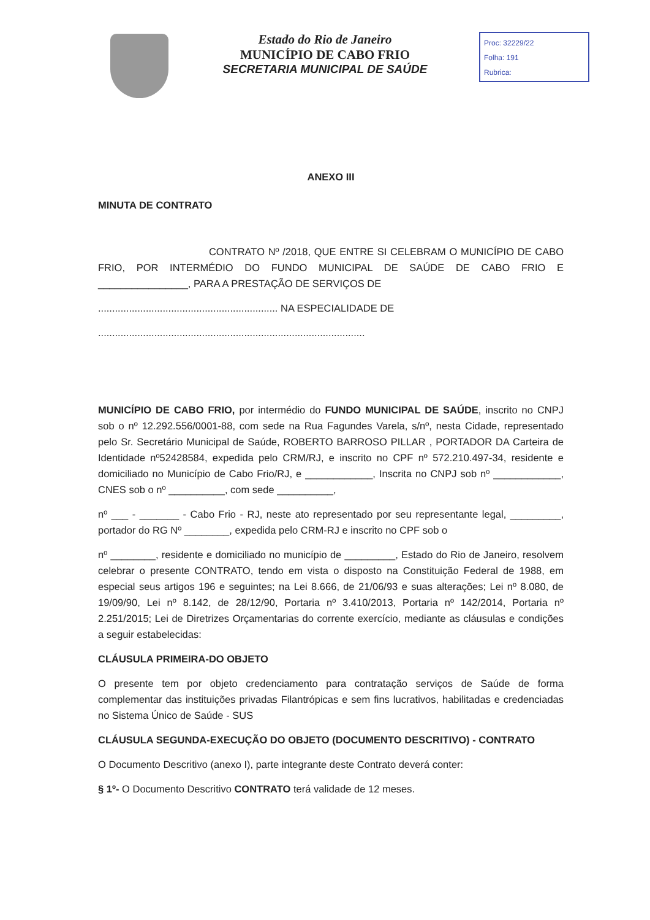Estado do Rio de Janeiro
MUNICÍPIO DE CABO FRIO
SECRETARIA MUNICIPAL DE SAÚDE
Proc: 32229/22
Folha: 191
Rubrica:
ANEXO III
MINUTA DE CONTRATO
CONTRATO Nº /2018, QUE ENTRE SI CELEBRAM O MUNICÍPIO DE CABO FRIO, POR INTERMÉDIO DO FUNDO MUNICIPAL DE SAÚDE DE CABO FRIO E ________________, PARA A PRESTAÇÃO DE SERVIÇOS DE
................................................................ NA ESPECIALIDADE DE
...............................................................................................
MUNICÍPIO DE CABO FRIO, por intermédio do FUNDO MUNICIPAL DE SAÚDE, inscrito no CNPJ sob o nº 12.292.556/0001-88, com sede na Rua Fagundes Varela, s/nº, nesta Cidade, representado pelo Sr. Secretário Municipal de Saúde, ROBERTO BARROSO PILLAR , PORTADOR DA Carteira de Identidade nº52428584, expedida pelo CRM/RJ, e inscrito no CPF nº 572.210.497-34, residente e domiciliado no Município de Cabo Frio/RJ, e ____________, Inscrita no CNPJ sob nº ____________, CNES sob o nº __________, com sede __________,
nº ___ - _______ - Cabo Frio - RJ, neste ato representado por seu representante legal, _________, portador do RG Nº ________, expedida pelo CRM-RJ e inscrito no CPF sob o
nº ________, residente e domiciliado no município de _________, Estado do Rio de Janeiro, resolvem celebrar o presente CONTRATO, tendo em vista o disposto na Constituição Federal de 1988, em especial seus artigos 196 e seguintes; na Lei 8.666, de 21/06/93 e suas alterações; Lei nº 8.080, de 19/09/90, Lei nº 8.142, de 28/12/90, Portaria nº 3.410/2013, Portaria nº 142/2014, Portaria nº 2.251/2015; Lei de Diretrizes Orçamentarias do corrente exercício, mediante as cláusulas e condições a seguir estabelecidas:
CLÁUSULA PRIMEIRA-DO OBJETO
O presente tem por objeto credenciamento para contratação serviços de Saúde de forma complementar das instituições privadas Filantrópicas e sem fins lucrativos, habilitadas e credenciadas no Sistema Único de Saúde - SUS
CLÁUSULA SEGUNDA-EXECUÇÃO DO OBJETO (DOCUMENTO DESCRITIVO) - CONTRATO
O Documento Descritivo (anexo I), parte integrante deste Contrato deverá conter:
§ 1º- O Documento Descritivo CONTRATO terá validade de 12 meses.